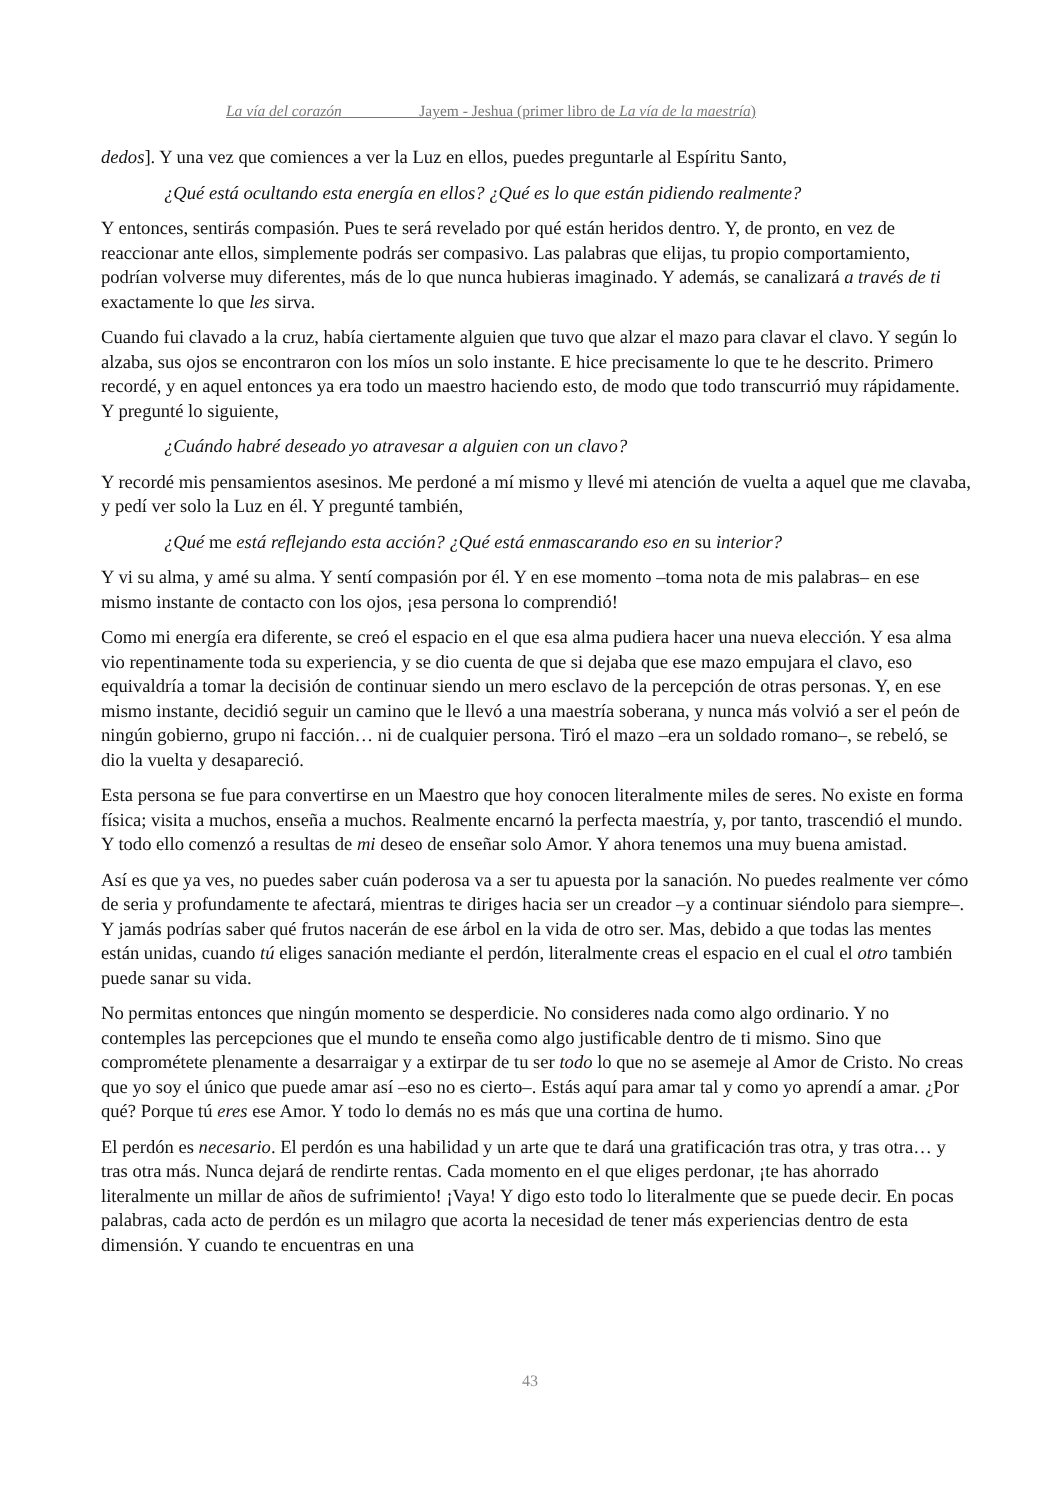La vía del corazón Jayem - Jeshua (primer libro de La vía de la maestría)
dedos]. Y una vez que comiences a ver la Luz en ellos, puedes preguntarle al Espíritu Santo,
¿Qué está ocultando esta energía en ellos? ¿Qué es lo que están pidiendo realmente?
Y entonces, sentirás compasión. Pues te será revelado por qué están heridos dentro. Y, de pronto, en vez de reaccionar ante ellos, simplemente podrás ser compasivo. Las palabras que elijas, tu propio comportamiento, podrían volverse muy diferentes, más de lo que nunca hubieras imaginado. Y además, se canalizará a través de ti exactamente lo que les sirva.
Cuando fui clavado a la cruz, había ciertamente alguien que tuvo que alzar el mazo para clavar el clavo. Y según lo alzaba, sus ojos se encontraron con los míos un solo instante. E hice precisamente lo que te he descrito. Primero recordé, y en aquel entonces ya era todo un maestro haciendo esto, de modo que todo transcurrió muy rápidamente. Y pregunté lo siguiente,
¿Cuándo habré deseado yo atravesar a alguien con un clavo?
Y recordé mis pensamientos asesinos. Me perdoné a mí mismo y llevé mi atención de vuelta a aquel que me clavaba, y pedí ver solo la Luz en él. Y pregunté también,
¿Qué me está reflejando esta acción? ¿Qué está enmascarando eso en su interior?
Y vi su alma, y amé su alma. Y sentí compasión por él. Y en ese momento –toma nota de mis palabras– en ese mismo instante de contacto con los ojos, ¡esa persona lo comprendió!
Como mi energía era diferente, se creó el espacio en el que esa alma pudiera hacer una nueva elección. Y esa alma vio repentinamente toda su experiencia, y se dio cuenta de que si dejaba que ese mazo empujara el clavo, eso equivaldría a tomar la decisión de continuar siendo un mero esclavo de la percepción de otras personas. Y, en ese mismo instante, decidió seguir un camino que le llevó a una maestría soberana, y nunca más volvió a ser el peón de ningún gobierno, grupo ni facción… ni de cualquier persona. Tiró el mazo –era un soldado romano–, se rebeló, se dio la vuelta y desapareció.
Esta persona se fue para convertirse en un Maestro que hoy conocen literalmente miles de seres. No existe en forma física; visita a muchos, enseña a muchos. Realmente encarnó la perfecta maestría, y, por tanto, trascendió el mundo. Y todo ello comenzó a resultas de mi deseo de enseñar solo Amor. Y ahora tenemos una muy buena amistad.
Así es que ya ves, no puedes saber cuán poderosa va a ser tu apuesta por la sanación. No puedes realmente ver cómo de seria y profundamente te afectará, mientras te diriges hacia ser un creador –y a continuar siéndolo para siempre–. Y jamás podrías saber qué frutos nacerán de ese árbol en la vida de otro ser. Mas, debido a que todas las mentes están unidas, cuando tú eliges sanación mediante el perdón, literalmente creas el espacio en el cual el otro también puede sanar su vida.
No permitas entonces que ningún momento se desperdicie. No consideres nada como algo ordinario. Y no contemples las percepciones que el mundo te enseña como algo justificable dentro de ti mismo. Sino que comprométete plenamente a desarraigar y a extirpar de tu ser todo lo que no se asemeje al Amor de Cristo. No creas que yo soy el único que puede amar así –eso no es cierto–. Estás aquí para amar tal y como yo aprendí a amar. ¿Por qué? Porque tú eres ese Amor. Y todo lo demás no es más que una cortina de humo.
El perdón es necesario. El perdón es una habilidad y un arte que te dará una gratificación tras otra, y tras otra… y tras otra más. Nunca dejará de rendirte rentas. Cada momento en el que eliges perdonar, ¡te has ahorrado literalmente un millar de años de sufrimiento! ¡Vaya! Y digo esto todo lo literalmente que se puede decir. En pocas palabras, cada acto de perdón es un milagro que acorta la necesidad de tener más experiencias dentro de esta dimensión. Y cuando te encuentras en una
43